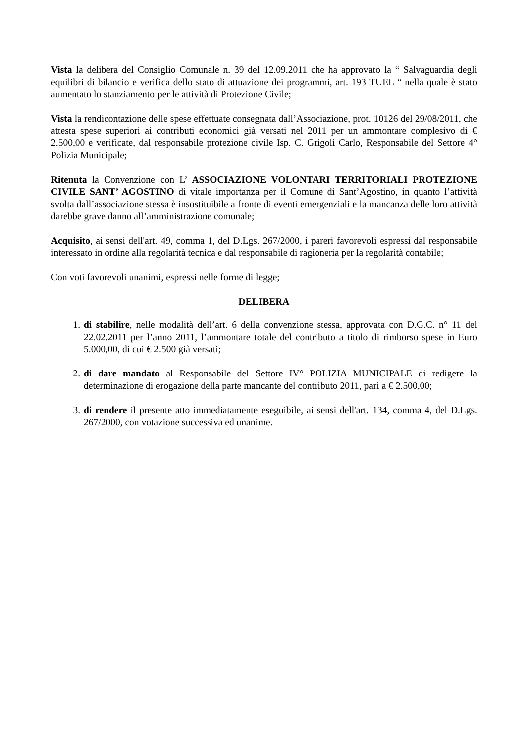Vista la delibera del Consiglio Comunale n. 39 del 12.09.2011 che ha approvato la “ Salvaguardia degli equilibri di bilancio e verifica dello stato di attuazione dei programmi, art. 193 TUEL “ nella quale è stato aumentato lo stanziamento per le attività di Protezione Civile;
Vista la rendicontazione delle spese effettuate consegnata dall’Associazione, prot. 10126 del 29/08/2011, che attesta spese superiori ai contributi economici già versati nel 2011 per un ammontare complesivo di € 2.500,00 e verificate, dal responsabile protezione civile Isp. C. Grigoli Carlo, Responsabile del Settore 4° Polizia Municipale;
Ritenuta la Convenzione con L’ ASSOCIAZIONE VOLONTARI TERRITORIALI PROTEZIONE CIVILE SANT’ AGOSTINO di vitale importanza per il Comune di Sant’Agostino, in quanto l’attività svolta dall’associazione stessa è insostituibile a fronte di eventi emergenziali e la mancanza delle loro attività darebbe grave danno all’amministrazione comunale;
Acquisito, ai sensi dell'art. 49, comma 1, del D.Lgs. 267/2000, i pareri favorevoli espressi dal responsabile interessato in ordine alla regolarità tecnica e dal responsabile di ragioneria per la regolarità contabile;
Con voti favorevoli unanimi, espressi nelle forme di legge;
DELIBERA
1. di stabilire, nelle modalità dell’art. 6 della convenzione stessa, approvata con D.G.C. n° 11 del 22.02.2011 per l’anno 2011, l’ammontare totale del contributo a titolo di rimborso spese in Euro 5.000,00, di cui € 2.500 già versati;
2. di dare mandato al Responsabile del Settore IV° POLIZIA MUNICIPALE di redigere la determinazione di erogazione della parte mancante del contributo 2011, pari a € 2.500,00;
3. di rendere il presente atto immediatamente eseguibile, ai sensi dell'art. 134, comma 4, del D.Lgs. 267/2000, con votazione successiva ed unanime.